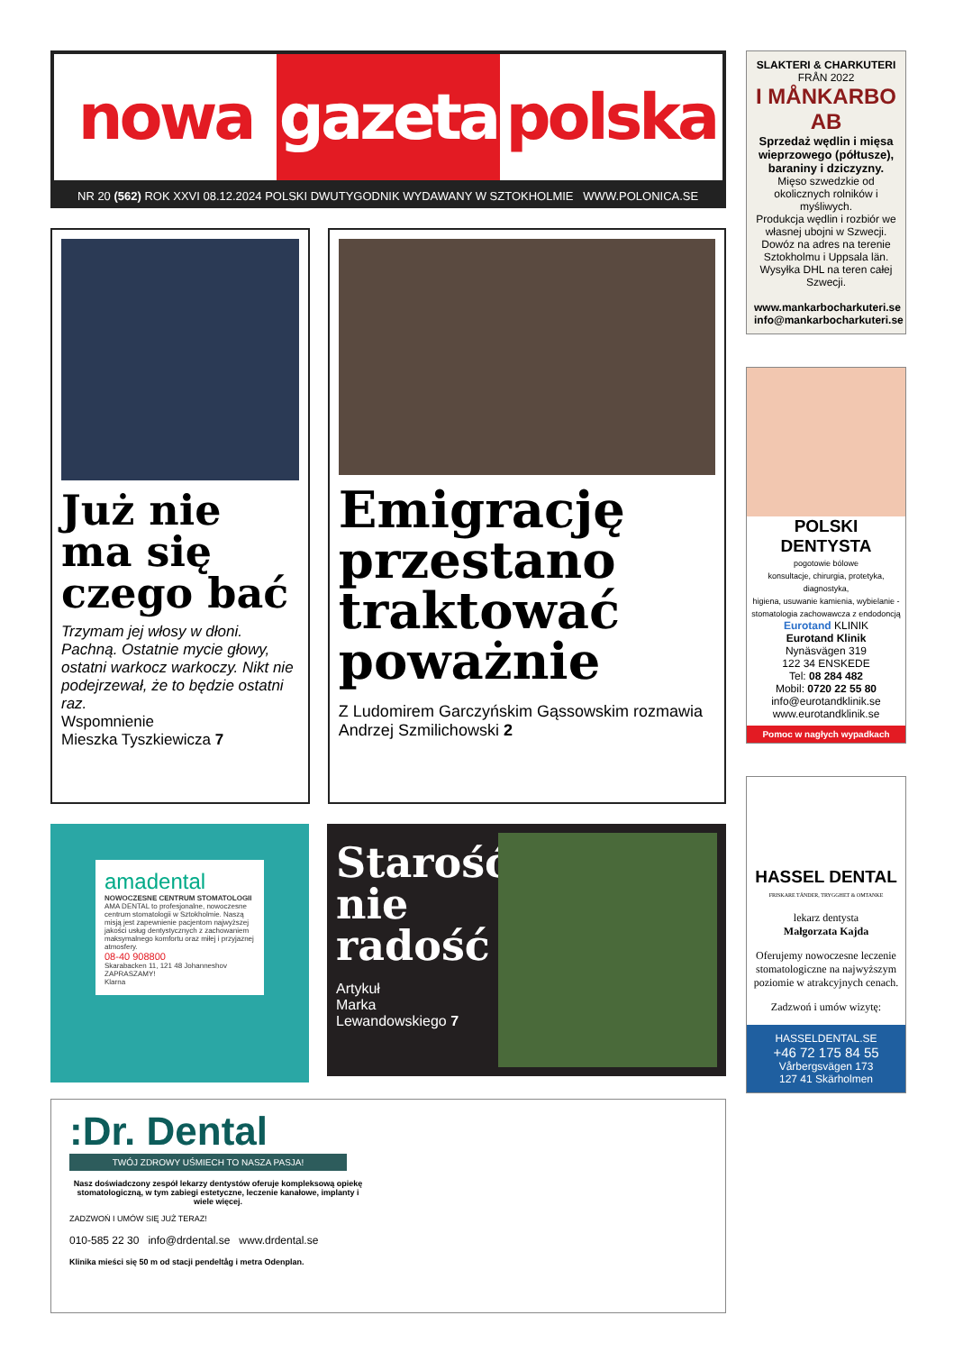nowa gazeta polska
NR 20 (562) ROK XXVI 08.12.2024 POLSKI DWUTYGODNIK WYDAWANY W SZTOKHOLMIE WWW.POLONICA.SE
Już nie ma się czego bać
Trzymam jej włosy w dłoni. Pachną. Ostatnie mycie głowy, ostatni warkocz warkoczy. Nikt nie podejrzewał, że to będzie ostatni raz.
Wspomnienie
Mieszka Tyszkiewicza 7
Emigrację przestano traktować poważnie
Z Ludomirem Garczyńskim Gąssowskim rozmawia Andrzej Szmilichowski 2
amadental
NOWOCZESNE CENTRUM STOMATOLOGII
AMA DENTAL to profesjonalne, nowoczesne centrum stomatologii w Sztokholmie. Naszą misją jest zapewnienie pacjentom najwyższej jakości usług dentystycznych z zachowaniem maksymalnego komfortu oraz miłej i przyjaznej atmosfery.
08-40 908800
Skarabacken 11, 121 48 Johanneshov
ZAPRASZAMY!
Klarna
Starość nie radość
Artykuł
Marka
Lewandowskiego 7
:Dr. Dental
TWÓJ ZDROWY UŚMIECH TO NASZA PASJA!
Nasz doświadczony zespół lekarzy dentystów oferuje kompleksową opiekę stomatologiczną, w tym zabiegi estetyczne, leczenie kanałowe, implanty i wiele więcej.
ZADZWOŃ I UMÓW SIĘ JUŻ TERAZ!
010-585 22 30 info@drdental.se www.drdental.se
Klinika mieści się 50 m od stacji pendeltåg i metra Odenplan.
SLAKTERI & CHARKUTERI
FRÅN 2022
I MÅNKARBO AB
Sprzedaż wędlin i mięsa wieprzowego (półtusze), baraniny i dziczyzny.
Mięso szwedzkie od okolicznych rolników i myśliwych.
Produkcja wędlin i rozbiór we własnej ubojni w Szwecji.
Dowóz na adres na terenie Sztokholmu i Uppsala län.
Wysyłka DHL na teren całej Szwecji.
www.mankarbocharkuteri.se
info@mankarbocharkuteri.se
POLSKI DENTYSTA
pogotowie bólowe
konsultacje, chirurgia, protetyka, diagnostyka,
higiena, usuwanie kamienia, wybielanie - stomatologia zachowawcza z endodoncją
Eurotand KLINIK
Eurotand Klinik
Nynäsvägen 319
122 34 ENSKEDE
Tel: 08 284 482
Mobil: 0720 22 55 80
info@eurotandklinik.se
www.eurotandklinik.se
Pomoc w nagłych wypadkach
HASSEL DENTAL
FRISKARE TÄNDER, TRYGGHET & OMTANKE
lekarz dentysta
Małgorzata Kajda
Oferujemy nowoczesne leczenie stomatologiczne na najwyższym poziomie w atrakcyjnych cenach.
Zadzwoń i umów wizytę:
HASSELDENTAL.SE
+46 72 175 84 55
Vårbergsvägen 173
127 41 Skärholmen